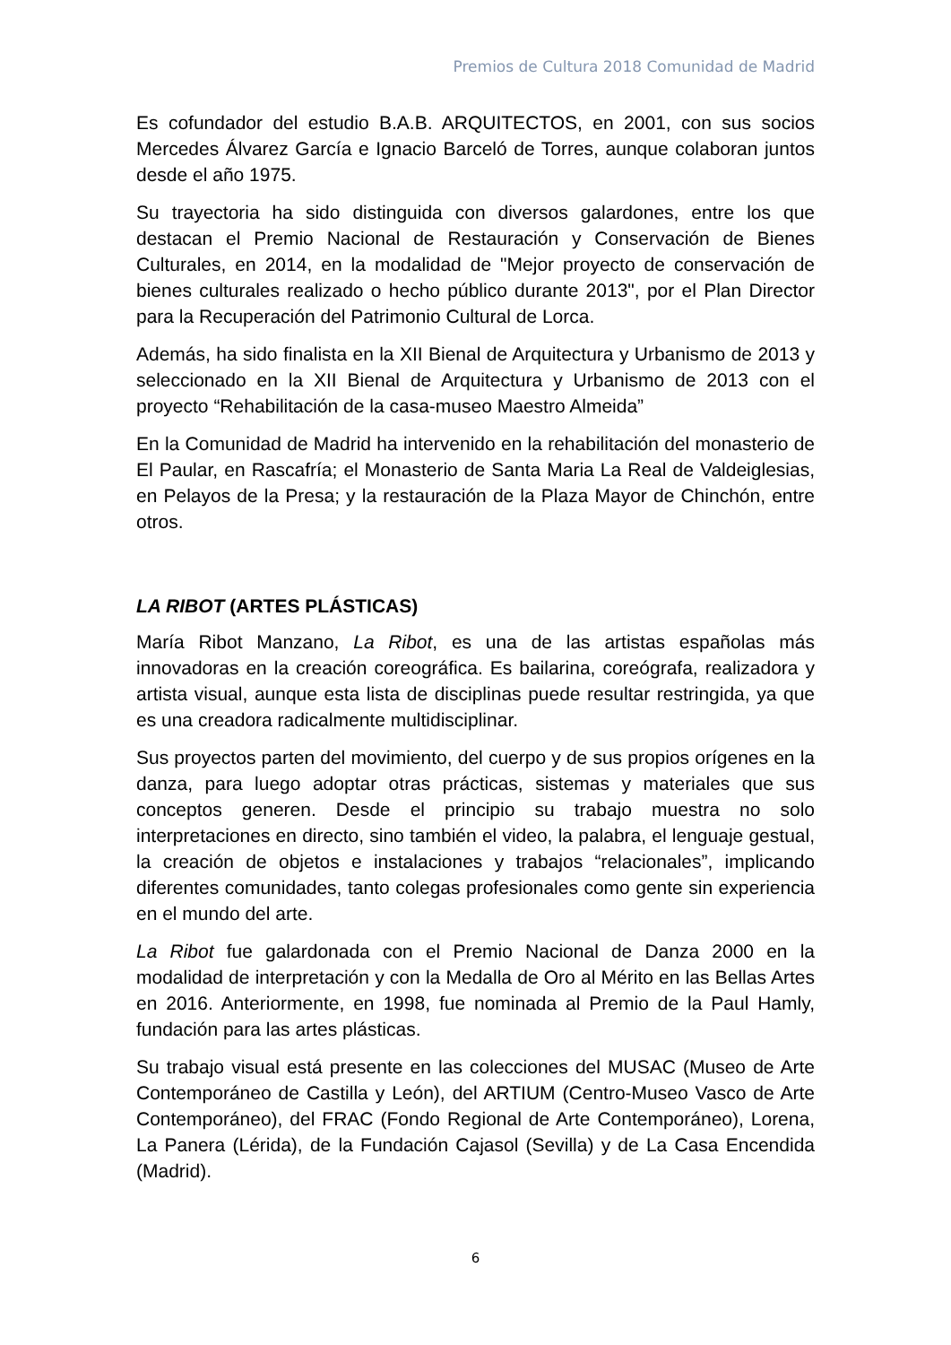Premios de Cultura 2018 Comunidad de Madrid
Es cofundador del estudio B.A.B. ARQUITECTOS, en 2001, con sus socios Mercedes Álvarez García e Ignacio Barceló de Torres, aunque colaboran juntos desde el año 1975.
Su trayectoria ha sido distinguida con diversos galardones, entre los que destacan el Premio Nacional de Restauración y Conservación de Bienes Culturales, en 2014, en la modalidad de "Mejor proyecto de conservación de bienes culturales realizado o hecho público durante 2013", por el Plan Director para la Recuperación del Patrimonio Cultural de Lorca.
Además, ha sido finalista en la XII Bienal de Arquitectura y Urbanismo de 2013 y seleccionado en la XII Bienal de Arquitectura y Urbanismo de 2013 con el proyecto “Rehabilitación de la casa-museo Maestro Almeida”
En la Comunidad de Madrid ha intervenido en la rehabilitación del monasterio de El Paular, en Rascafría; el Monasterio de Santa Maria La Real de Valdeiglesias, en Pelayos de la Presa; y la restauración de la Plaza Mayor de Chinchón, entre otros.
LA RIBOT (ARTES PLÁSTICAS)
María Ribot Manzano, La Ribot, es una de las artistas españolas más innovadoras en la creación coreográfica. Es bailarina, coreógrafa, realizadora y artista visual, aunque esta lista de disciplinas puede resultar restringida, ya que es una creadora radicalmente multidisciplinar.
Sus proyectos parten del movimiento, del cuerpo y de sus propios orígenes en la danza, para luego adoptar otras prácticas, sistemas y materiales que sus conceptos generen. Desde el principio su trabajo muestra no solo interpretaciones en directo, sino también el video, la palabra, el lenguaje gestual, la creación de objetos e instalaciones y trabajos “relacionales”, implicando diferentes comunidades, tanto colegas profesionales como gente sin experiencia en el mundo del arte.
La Ribot fue galardonada con el Premio Nacional de Danza 2000 en la modalidad de interpretación y con la Medalla de Oro al Mérito en las Bellas Artes en 2016. Anteriormente, en 1998, fue nominada al Premio de la Paul Hamly, fundación para las artes plásticas.
Su trabajo visual está presente en las colecciones del MUSAC (Museo de Arte Contemporáneo de Castilla y León), del ARTIUM (Centro-Museo Vasco de Arte Contemporáneo), del FRAC (Fondo Regional de Arte Contemporáneo), Lorena, La Panera (Lérida), de la Fundación Cajasol (Sevilla) y de La Casa Encendida (Madrid).
6